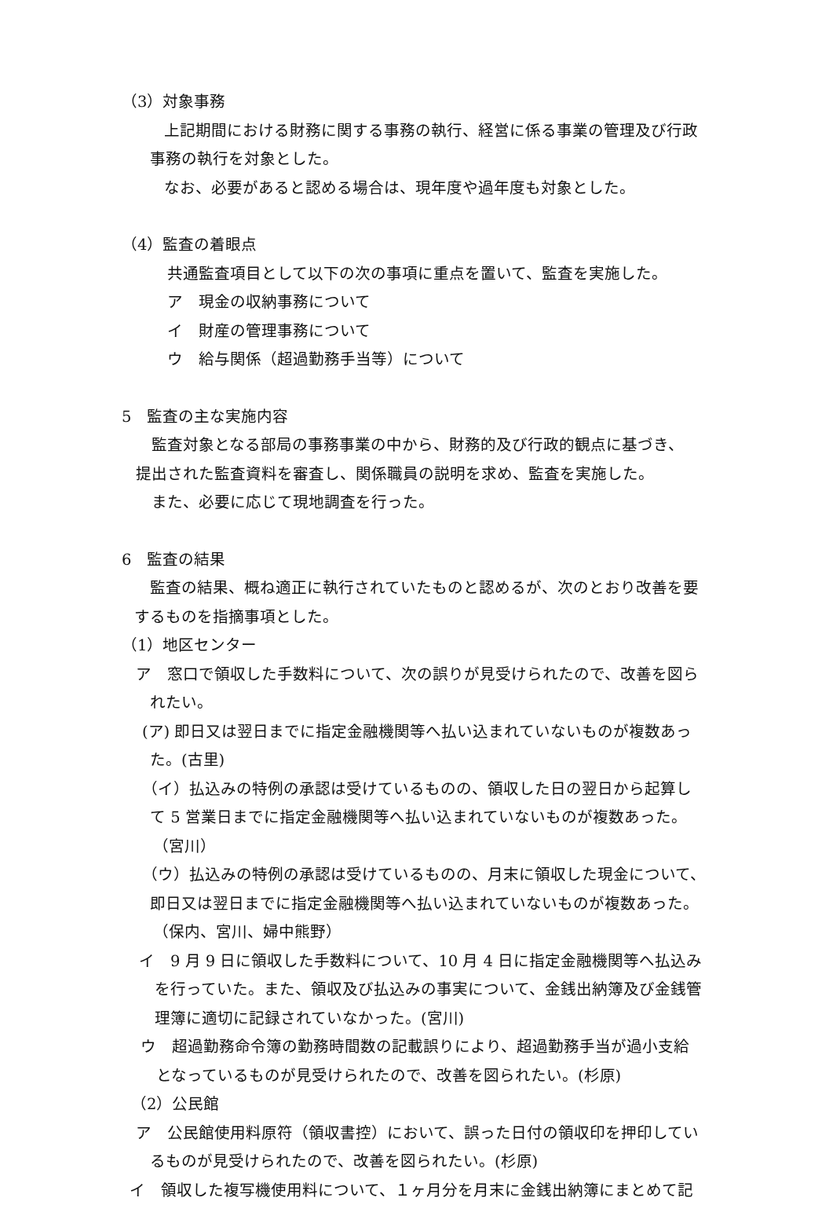（3）対象事務
上記期間における財務に関する事務の執行、経営に係る事業の管理及び行政
事務の執行を対象とした。
なお、必要があると認める場合は、現年度や過年度も対象とした。
（4）監査の着眼点
共通監査項目として以下の次の事項に重点を置いて、監査を実施した。
ア　現金の収納事務について
イ　財産の管理事務について
ウ　給与関係（超過勤務手当等）について
5　監査の主な実施内容
監査対象となる部局の事務事業の中から、財務的及び行政的観点に基づき、
提出された監査資料を審査し、関係職員の説明を求め、監査を実施した。
また、必要に応じて現地調査を行った。
6　監査の結果
監査の結果、概ね適正に執行されていたものと認めるが、次のとおり改善を要
するものを指摘事項とした。
（1）地区センター
ア　窓口で領収した手数料について、次の誤りが見受けられたので、改善を図ら
れたい。
(ア) 即日又は翌日までに指定金融機関等へ払い込まれていないものが複数あっ
た。(古里)
（イ）払込みの特例の承認は受けているものの、領収した日の翌日から起算し
て 5 営業日までに指定金融機関等へ払い込まれていないものが複数あった。
（宮川）
（ウ）払込みの特例の承認は受けているものの、月末に領収した現金について、
即日又は翌日までに指定金融機関等へ払い込まれていないものが複数あった。
（保内、宮川、婦中熊野）
イ　9 月 9 日に領収した手数料について、10 月 4 日に指定金融機関等へ払込み
を行っていた。また、領収及び払込みの事実について、金銭出納簿及び金銭管
理簿に適切に記録されていなかった。(宮川)
ウ　超過勤務命令簿の勤務時間数の記載誤りにより、超過勤務手当が過小支給
となっているものが見受けられたので、改善を図られたい。(杉原)
（2）公民館
ア　公民館使用料原符（領収書控）において、誤った日付の領収印を押印してい
るものが見受けられたので、改善を図られたい。(杉原)
イ　領収した複写機使用料について、１ヶ月分を月末に金銭出納簿にまとめて記